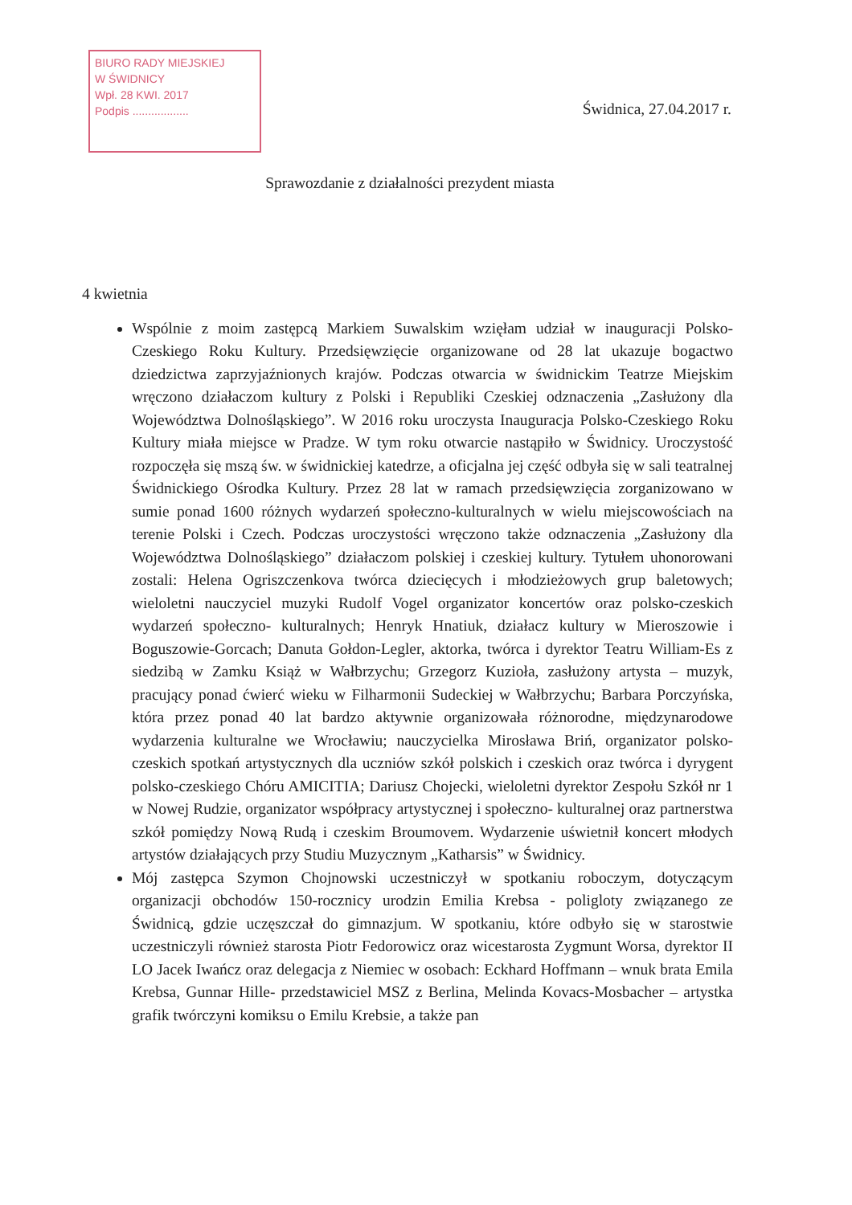BIURO RADY MIEJSKIEJ
W ŚWIDNICY
Wpł. 28 KWI. 2017
Podpis ..................
Świdnica, 27.04.2017 r.
Sprawozdanie z działalności prezydent miasta
4 kwietnia
Wspólnie z moim zastępcą Markiem Suwalskim wzięłam udział w inauguracji Polsko-Czeskiego Roku Kultury. Przedsięwzięcie organizowane od 28 lat ukazuje bogactwo dziedzictwa zaprzyjaźnionych krajów. Podczas otwarcia w świdnickim Teatrze Miejskim wręczono działaczom kultury z Polski i Republiki Czeskiej odznaczenia „Zasłużony dla Województwa Dolnośląskiego”. W 2016 roku uroczysta Inauguracja Polsko-Czeskiego Roku Kultury miała miejsce w Pradze. W tym roku otwarcie nastąpiło w Świdnicy. Uroczystość rozpoczęła się mszą św. w świdnickiej katedrze, a oficjalna jej część odbyła się w sali teatralnej Świdnickiego Ośrodka Kultury. Przez 28 lat w ramach przedsięwzięcia zorganizowano w sumie ponad 1600 różnych wydarzeń społeczno-kulturalnych w wielu miejscowościach na terenie Polski i Czech. Podczas uroczystości wręczono także odznaczenia „Zasłużony dla Województwa Dolnośląskiego” działaczom polskiej i czeskiej kultury. Tytułem uhonorowani zostali: Helena Ogriszczenkova twórca dziecięcych i młodzieżowych grup baletowych; wieloletni nauczyciel muzyki Rudolf Vogel organizator koncertów oraz polsko-czeskich wydarzeń społeczno- kulturalnych; Henryk Hnatiuk, działacz kultury w Mieroszowie i Boguszowie-Gorcach; Danuta Gołdon-Legler, aktorka, twórca i dyrektor Teatru William-Es z siedzibą w Zamku Książ w Wałbrzychu; Grzegorz Kuzioła, zasłużony artysta – muzyk, pracujący ponad ćwierć wieku w Filharmonii Sudeckiej w Wałbrzychu; Barbara Porczyńska, która przez ponad 40 lat bardzo aktywnie organizowała różnorodne, międzynarodowe wydarzenia kulturalne we Wrocławiu; nauczycielka Mirosława Briń, organizator polsko- czeskich spotkań artystycznych dla uczniów szkół polskich i czeskich oraz twórca i dyrygent polsko-czeskiego Chóru AMICITIA; Dariusz Chojecki, wieloletni dyrektor Zespołu Szkół nr 1 w Nowej Rudzie, organizator współpracy artystycznej i społeczno- kulturalnej oraz partnerstwa szkół pomiędzy Nową Rudą i czeskim Broumovem. Wydarzenie uświetnił koncert młodych artystów działających przy Studiu Muzycznym „Katharsis” w Świdnicy.
Mój zastępca Szymon Chojnowski uczestniczył w spotkaniu roboczym, dotyczącym organizacji obchodów 150-rocznicy urodzin Emilia Krebsa - poligloty związanego ze Świdnicą, gdzie uczęszczał do gimnazjum. W spotkaniu, które odbyło się w starostwie uczestniczyli również starosta Piotr Fedorowicz oraz wicestarosta Zygmunt Worsa, dyrektor II LO Jacek Iwańcz oraz delegacja z Niemiec w osobach: Eckhard Hoffmann – wnuk brata Emila Krebsa, Gunnar Hille- przedstawiciel MSZ z Berlina, Melinda Kovacs-Mosbacher – artystka grafik twórczyni komiksu o Emilu Krebsie, a także pan